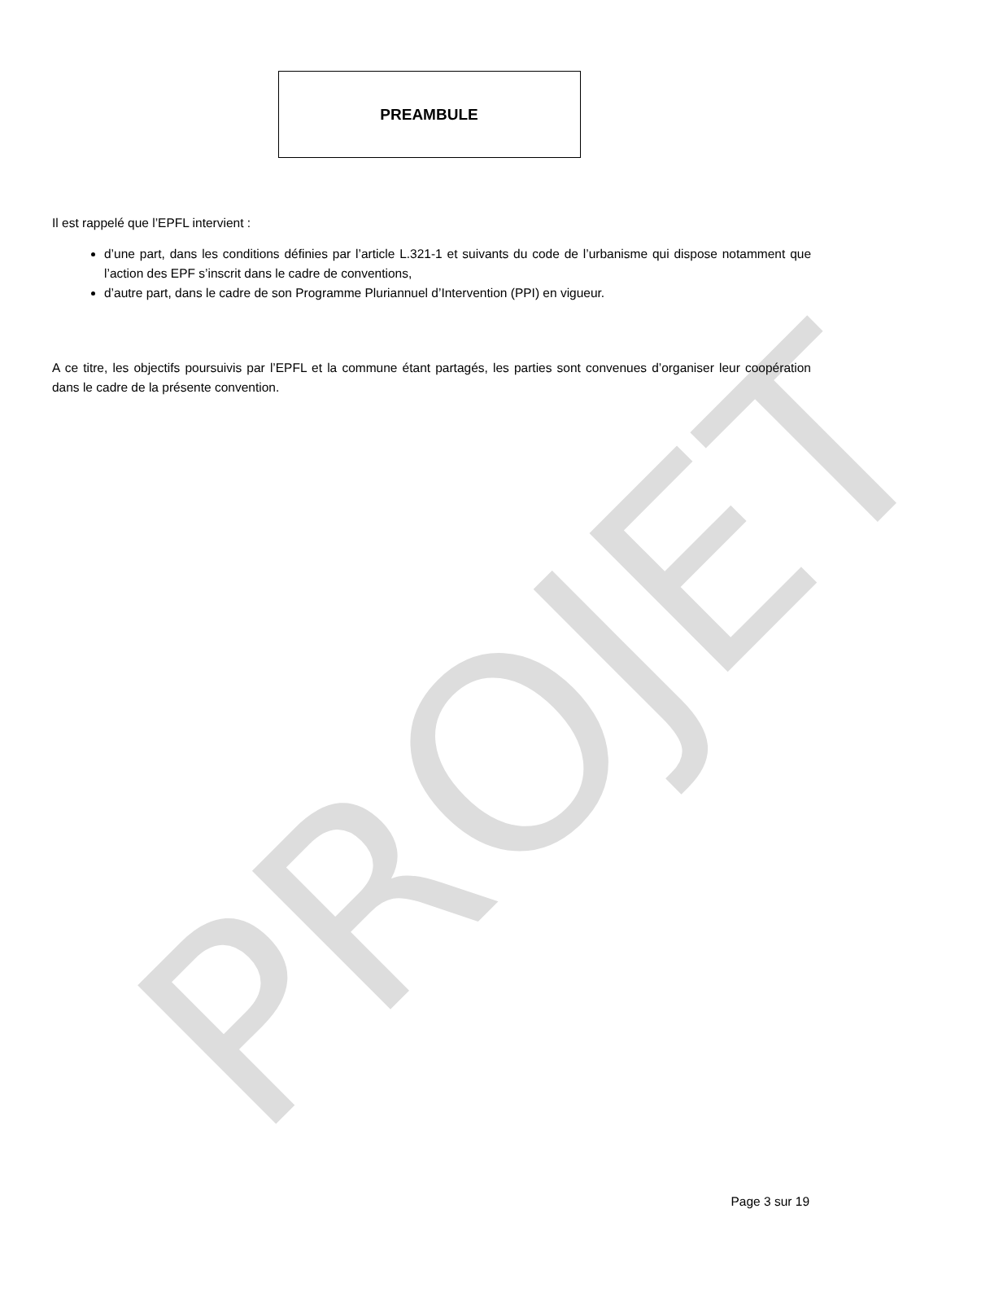PROJET
PREAMBULE
Il est rappelé que l’EPFL intervient :
d’une part, dans les conditions définies par l’article L.321-1 et suivants du code de l’urbanisme qui dispose notamment que l’action des EPF s’inscrit dans le cadre de conventions,
d’autre part, dans le cadre de son Programme Pluriannuel d’Intervention (PPI) en vigueur.
A ce titre, les objectifs poursuivis par l’EPFL et la commune étant partagés, les parties sont convenues d’organiser leur coopération dans le cadre de la présente convention.
Page 3 sur 19